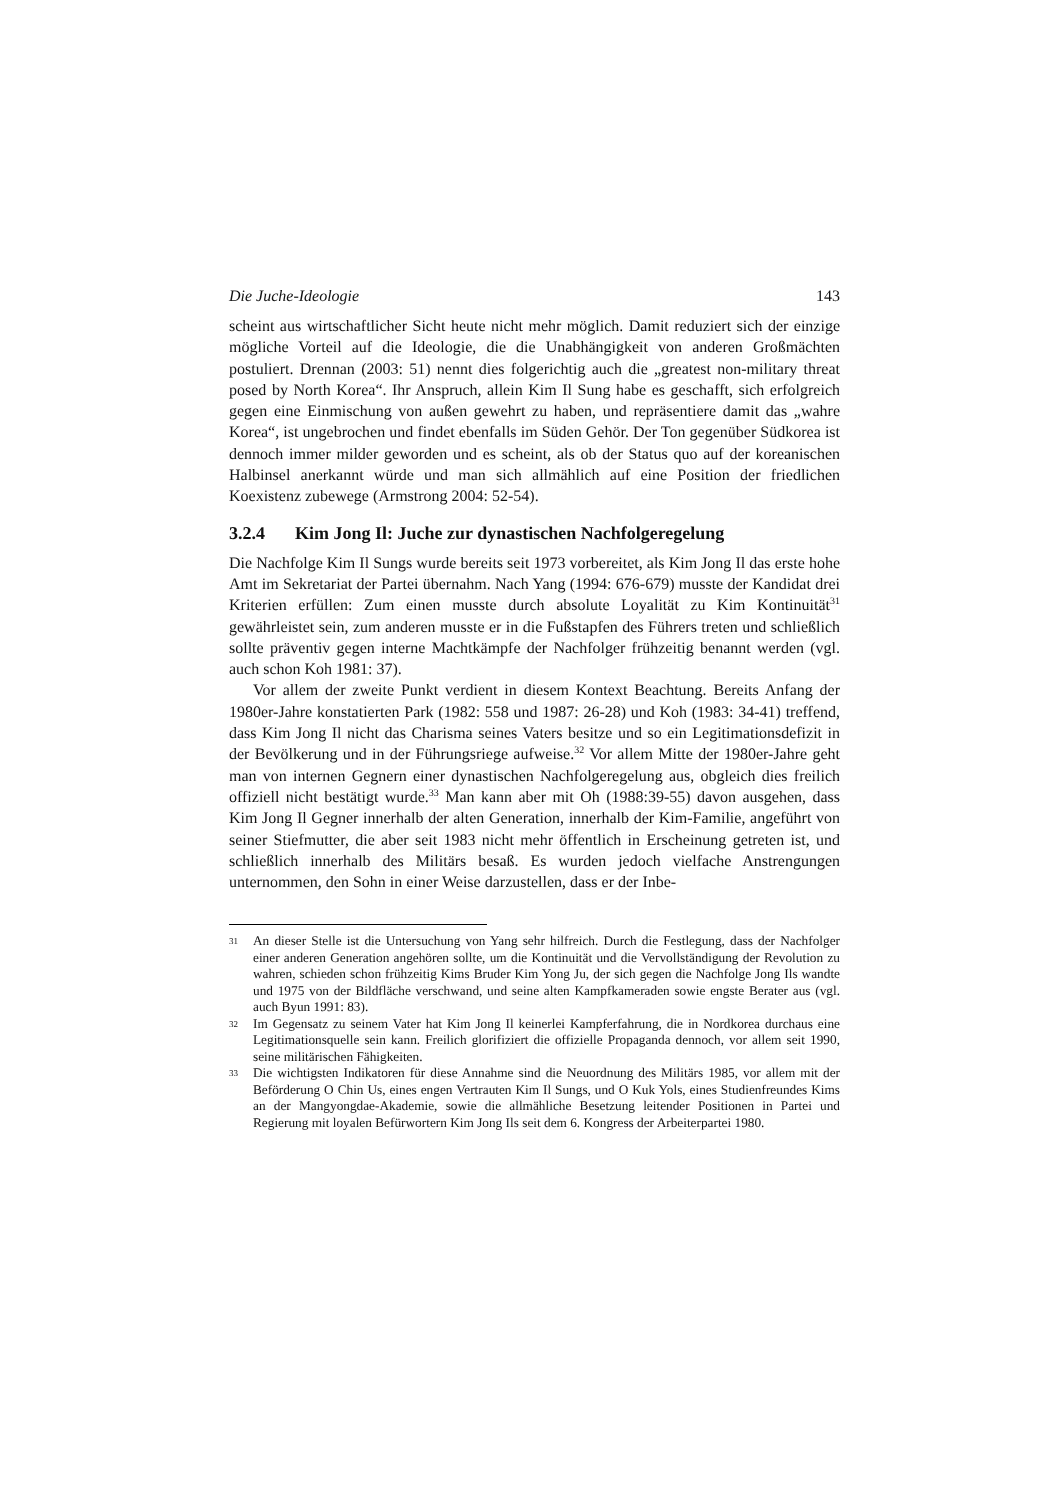Die Juche-Ideologie 143
scheint aus wirtschaftlicher Sicht heute nicht mehr möglich. Damit reduziert sich der einzige mögliche Vorteil auf die Ideologie, die die Unabhängigkeit von anderen Großmächten postuliert. Drennan (2003: 51) nennt dies folgerichtig auch die „greatest non-military threat posed by North Korea“. Ihr Anspruch, allein Kim Il Sung habe es geschafft, sich erfolgreich gegen eine Einmischung von außen gewehrt zu haben, und repräsentiere damit das „wahre Korea“, ist ungebrochen und findet ebenfalls im Süden Gehör. Der Ton gegenüber Südkorea ist dennoch immer milder geworden und es scheint, als ob der Status quo auf der koreanischen Halbinsel anerkannt würde und man sich allmählich auf eine Position der friedlichen Koexistenz zubewege (Armstrong 2004: 52-54).
3.2.4 Kim Jong Il: Juche zur dynastischen Nachfolgeregelung
Die Nachfolge Kim Il Sungs wurde bereits seit 1973 vorbereitet, als Kim Jong Il das erste hohe Amt im Sekretariat der Partei übernahm. Nach Yang (1994: 676-679) musste der Kandidat drei Kriterien erfüllen: Zum einen musste durch absolute Loyalität zu Kim Kontinuität<sup>31</sup> gewährleistet sein, zum anderen musste er in die Fußstapfen des Führers treten und schließlich sollte präventiv gegen interne Machtkämpfe der Nachfolger frühzeitig benannt werden (vgl. auch schon Koh 1981: 37).
Vor allem der zweite Punkt verdient in diesem Kontext Beachtung. Bereits Anfang der 1980er-Jahre konstatierten Park (1982: 558 und 1987: 26-28) und Koh (1983: 34-41) treffend, dass Kim Jong Il nicht das Charisma seines Vaters besitze und so ein Legitimationsdefizit in der Bevölkerung und in der Führungsriege aufweise.<sup>32</sup> Vor allem Mitte der 1980er-Jahre geht man von internen Gegnern einer dynastischen Nachfolgeregelung aus, obgleich dies freilich offiziell nicht bestätigt wurde.<sup>33</sup> Man kann aber mit Oh (1988:39-55) davon ausgehen, dass Kim Jong Il Gegner innerhalb der alten Generation, innerhalb der Kim-Familie, angeführt von seiner Stiefmutter, die aber seit 1983 nicht mehr öffentlich in Erscheinung getreten ist, und schließlich innerhalb des Militärs besaß. Es wurden jedoch vielfache Anstrengungen unternommen, den Sohn in einer Weise darzustellen, dass er der Inbe-
31
An dieser Stelle ist die Untersuchung von Yang sehr hilfreich. Durch die Festlegung, dass der Nachfolger einer anderen Generation angehören sollte, um die Kontinuität und die Vervollständigung der Revolution zu wahren, schieden schon frühzeitig Kims Bruder Kim Yong Ju, der sich gegen die Nachfolge Jong Ils wandte und 1975 von der Bildfläche verschwand, und seine alten Kampfkameraden sowie engste Berater aus (vgl. auch Byun 1991: 83).
32
Im Gegensatz zu seinem Vater hat Kim Jong Il keinerlei Kampferfahrung, die in Nordkorea durchaus eine Legitimationsquelle sein kann. Freilich glorifiziert die offizielle Propaganda dennoch, vor allem seit 1990, seine militärischen Fähigkeiten.
33
Die wichtigsten Indikatoren für diese Annahme sind die Neuordnung des Militärs 1985, vor allem mit der Beförderung O Chin Us, eines engen Vertrauten Kim Il Sungs, und O Kuk Yols, eines Studienfreundes Kims an der Mangyongdae-Akademie, sowie die allmähliche Besetzung leitender Positionen in Partei und Regierung mit loyalen Befürwortern Kim Jong Ils seit dem 6. Kongress der Arbeiterpartei 1980.